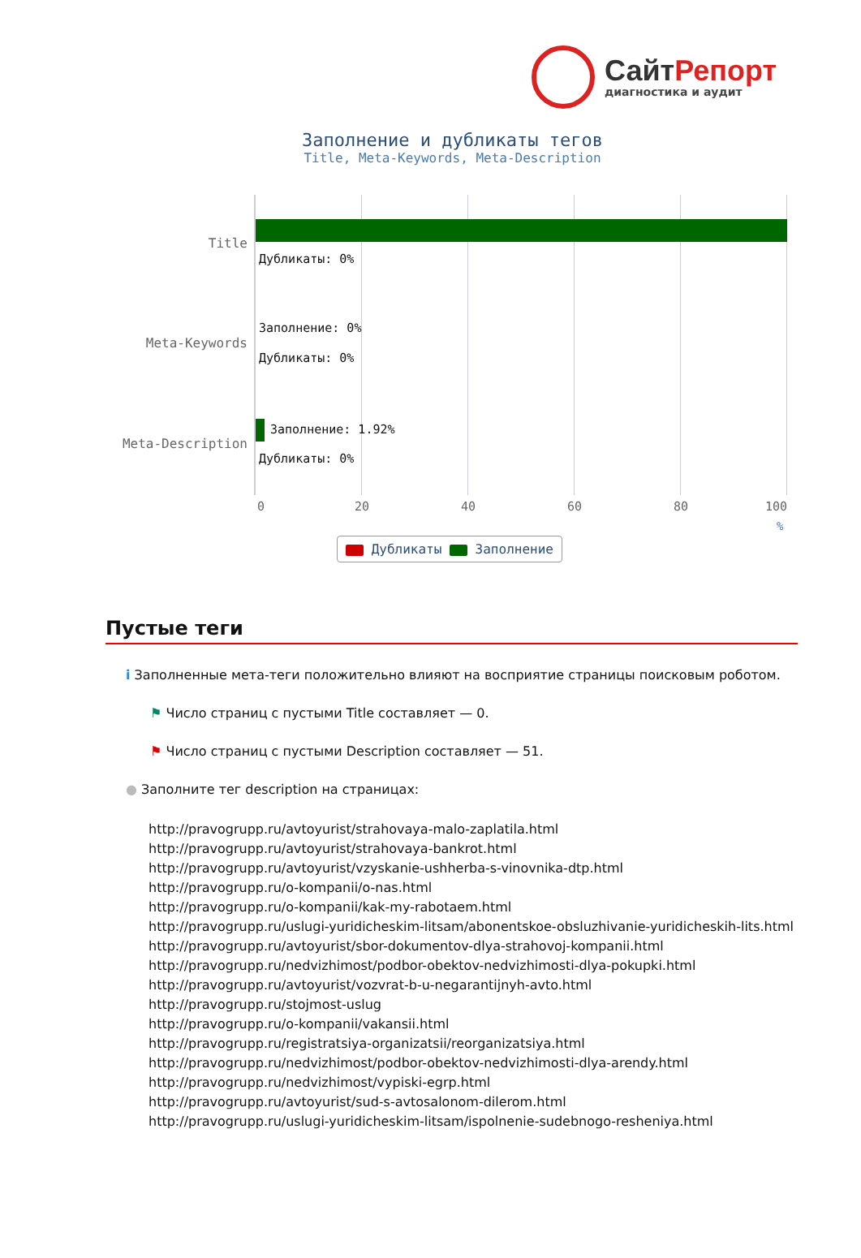СайтРепорт
диагностика и аудит
Заполнение и дубликаты тегов
Title, Meta-Keywords, Meta-Description
Дубликаты: 0%
Заполнение: 0%
Дубликаты: 0%
Заполнение: 1.92%
Дубликаты: 0%
0 20 40 60 80 100
Title
Meta-Keywords
Meta-Description
%
Дубликаты Заполнение
Пустые теги
i Заполненные мета-теги положительно влияют на восприятие страницы поисковым роботом.
⚑ Число страниц с пустыми Title составляет — 0.
⚑ Число страниц с пустыми Description составляет — 51.
● Заполните тег description на страницах:
http://pravogrupp.ru/avtoyurist/strahovaya-malo-zaplatila.html
http://pravogrupp.ru/avtoyurist/strahovaya-bankrot.html
http://pravogrupp.ru/avtoyurist/vzyskanie-ushherba-s-vinovnika-dtp.html
http://pravogrupp.ru/o-kompanii/o-nas.html
http://pravogrupp.ru/o-kompanii/kak-my-rabotaem.html
http://pravogrupp.ru/uslugi-yuridicheskim-litsam/abonentskoe-obsluzhivanie-yuridicheskih-lits.html
http://pravogrupp.ru/avtoyurist/sbor-dokumentov-dlya-strahovoj-kompanii.html
http://pravogrupp.ru/nedvizhimost/podbor-obektov-nedvizhimosti-dlya-pokupki.html
http://pravogrupp.ru/avtoyurist/vozvrat-b-u-negarantijnyh-avto.html
http://pravogrupp.ru/stojmost-uslug
http://pravogrupp.ru/o-kompanii/vakansii.html
http://pravogrupp.ru/registratsiya-organizatsii/reorganizatsiya.html
http://pravogrupp.ru/nedvizhimost/podbor-obektov-nedvizhimosti-dlya-arendy.html
http://pravogrupp.ru/nedvizhimost/vypiski-egrp.html
http://pravogrupp.ru/avtoyurist/sud-s-avtosalonom-dilerom.html
http://pravogrupp.ru/uslugi-yuridicheskim-litsam/ispolnenie-sudebnogo-resheniya.html